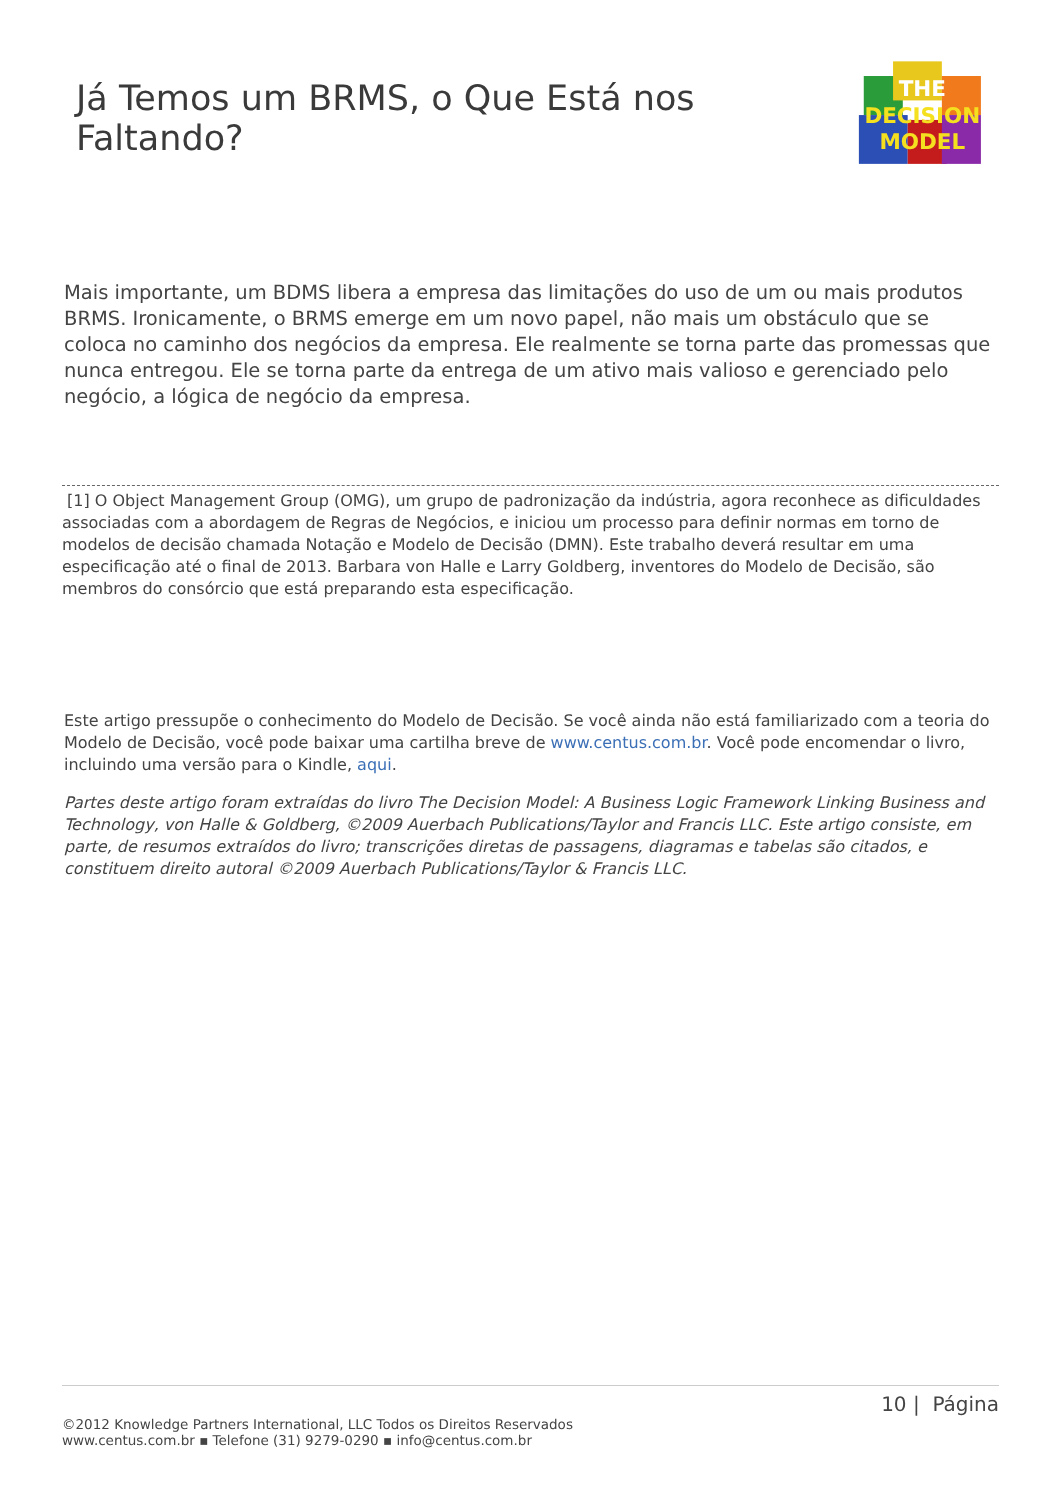Já Temos um BRMS, o Que Está nos Faltando?
THE
DECISION
MODEL
Mais importante, um BDMS libera a empresa das limitações do uso de um ou mais produtos BRMS. Ironicamente, o BRMS emerge em um novo papel, não mais um obstáculo que se coloca no caminho dos negócios da empresa. Ele realmente se torna parte das promessas que nunca entregou. Ele se torna parte da entrega de um ativo mais valioso e gerenciado pelo negócio, a lógica de negócio da empresa.
[1] O Object Management Group (OMG), um grupo de padronização da indústria, agora reconhece as dificuldades associadas com a abordagem de Regras de Negócios, e iniciou um processo para definir normas em torno de modelos de decisão chamada Notação e Modelo de Decisão (DMN). Este trabalho deverá resultar em uma especificação até o final de 2013. Barbara von Halle e Larry Goldberg, inventores do Modelo de Decisão, são membros do consórcio que está preparando esta especificação.
Este artigo pressupõe o conhecimento do Modelo de Decisão. Se você ainda não está familiarizado com a teoria do Modelo de Decisão, você pode baixar uma cartilha breve de www.centus.com.br. Você pode encomendar o livro, incluindo uma versão para o Kindle, aqui.
Partes deste artigo foram extraídas do livro The Decision Model: A Business Logic Framework Linking Business and Technology, von Halle & Goldberg, ©2009 Auerbach Publications/Taylor and Francis LLC. Este artigo consiste, em parte, de resumos extraídos do livro; transcrições diretas de passagens, diagramas e tabelas são citados, e constituem direito autoral ©2009 Auerbach Publications/Taylor & Francis LLC.
10 | Página
©2012 Knowledge Partners International, LLC Todos os Direitos Reservados
www.centus.com.br ▪ Telefone (31) 9279-0290 ▪ info@centus.com.br